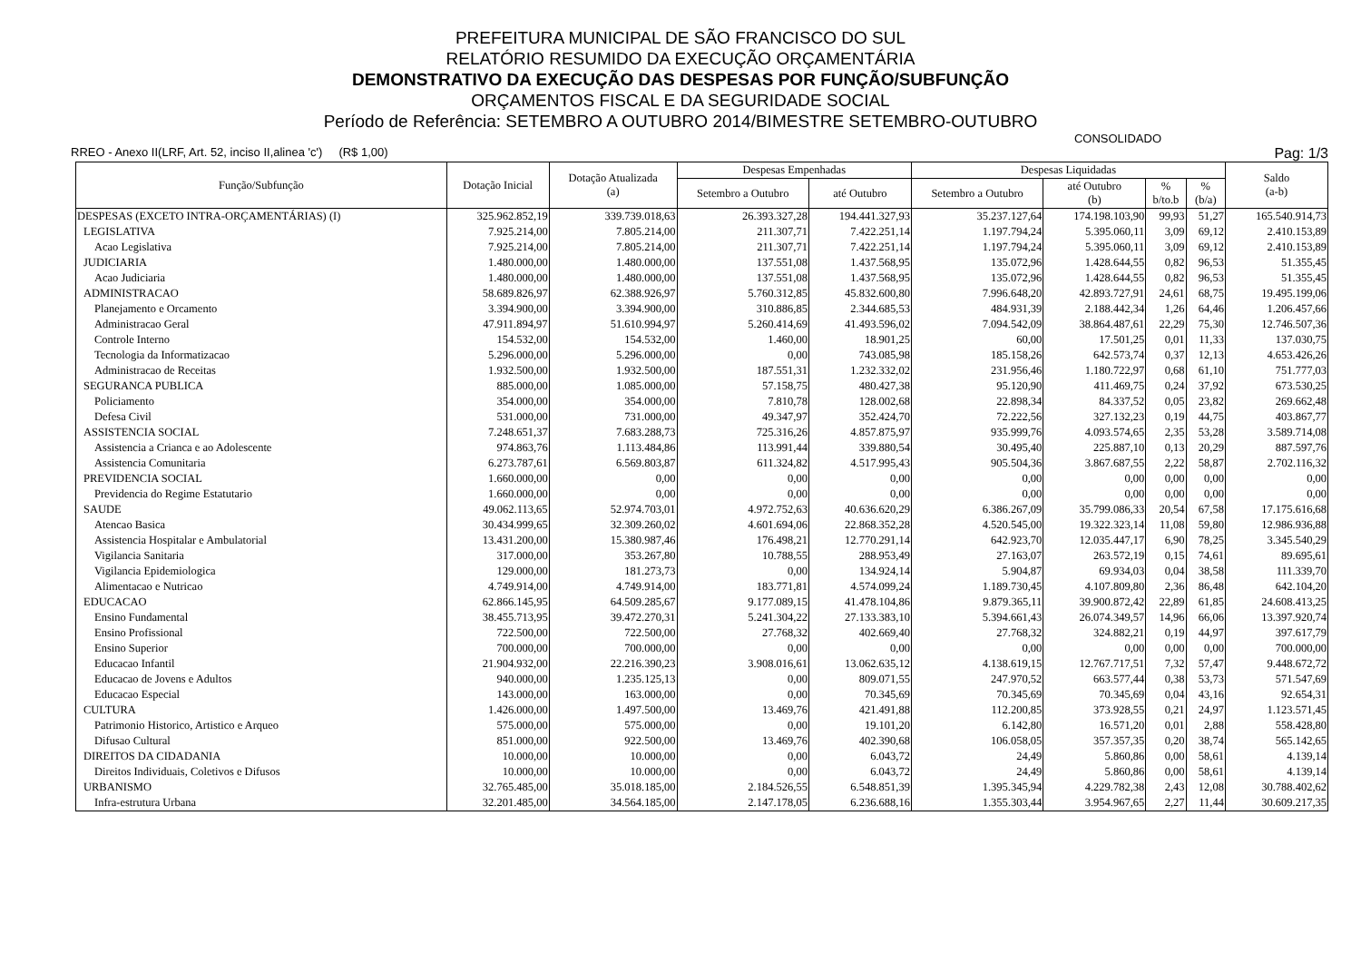PREFEITURA MUNICIPAL DE SÃO FRANCISCO DO SUL
RELATÓRIO RESUMIDO DA EXECUÇÃO ORÇAMENTÁRIA
DEMONSTRATIVO DA EXECUÇÃO DAS DESPESAS POR FUNÇÃO/SUBFUNÇÃO
ORÇAMENTOS FISCAL E DA SEGURIDADE SOCIAL
Período de Referência: SETEMBRO A OUTUBRO 2014/BIMESTRE SETEMBRO-OUTUBRO
CONSOLIDADO
RREO - Anexo II(LRF, Art. 52, inciso II,alinea 'c') (R$ 1,00) Pag: 1/3
| Função/Subfunção | Dotação Inicial | Dotação Atualizada (a) | Despesas Empenhadas | | Despesas Liquidadas | | | | Saldo (a-b) |
| --- | --- | --- | --- | --- | --- | --- | --- | --- | --- |
| | | | Setembro a Outubro | até Outubro | Setembro a Outubro | até Outubro (b) | % b/to.b | % (b/a) | |
| DESPESAS (EXCETO INTRA-ORÇAMENTÁRIAS) (I) | 325.962.852,19 | 339.739.018,63 | 26.393.327,28 | 194.441.327,93 | 35.237.127,64 | 174.198.103,90 | 99,93 | 51,27 | 165.540.914,73 |
| LEGISLATIVA | 7.925.214,00 | 7.805.214,00 | 211.307,71 | 7.422.251,14 | 1.197.794,24 | 5.395.060,11 | 3,09 | 69,12 | 2.410.153,89 |
| Acao Legislativa | 7.925.214,00 | 7.805.214,00 | 211.307,71 | 7.422.251,14 | 1.197.794,24 | 5.395.060,11 | 3,09 | 69,12 | 2.410.153,89 |
| JUDICIARIA | 1.480.000,00 | 1.480.000,00 | 137.551,08 | 1.437.568,95 | 135.072,96 | 1.428.644,55 | 0,82 | 96,53 | 51.355,45 |
| Acao Judiciaria | 1.480.000,00 | 1.480.000,00 | 137.551,08 | 1.437.568,95 | 135.072,96 | 1.428.644,55 | 0,82 | 96,53 | 51.355,45 |
| ADMINISTRACAO | 58.689.826,97 | 62.388.926,97 | 5.760.312,85 | 45.832.600,80 | 7.996.648,20 | 42.893.727,91 | 24,61 | 68,75 | 19.495.199,06 |
| Planejamento e Orcamento | 3.394.900,00 | 3.394.900,00 | 310.886,85 | 2.344.685,53 | 484.931,39 | 2.188.442,34 | 1,26 | 64,46 | 1.206.457,66 |
| Administracao Geral | 47.911.894,97 | 51.610.994,97 | 5.260.414,69 | 41.493.596,02 | 7.094.542,09 | 38.864.487,61 | 22,29 | 75,30 | 12.746.507,36 |
| Controle Interno | 154.532,00 | 154.532,00 | 1.460,00 | 18.901,25 | 60,00 | 17.501,25 | 0,01 | 11,33 | 137.030,75 |
| Tecnologia da Informatizacao | 5.296.000,00 | 5.296.000,00 | 0,00 | 743.085,98 | 185.158,26 | 642.573,74 | 0,37 | 12,13 | 4.653.426,26 |
| Administracao de Receitas | 1.932.500,00 | 1.932.500,00 | 187.551,31 | 1.232.332,02 | 231.956,46 | 1.180.722,97 | 0,68 | 61,10 | 751.777,03 |
| SEGURANCA PUBLICA | 885.000,00 | 1.085.000,00 | 57.158,75 | 480.427,38 | 95.120,90 | 411.469,75 | 0,24 | 37,92 | 673.530,25 |
| Policiamento | 354.000,00 | 354.000,00 | 7.810,78 | 128.002,68 | 22.898,34 | 84.337,52 | 0,05 | 23,82 | 269.662,48 |
| Defesa Civil | 531.000,00 | 731.000,00 | 49.347,97 | 352.424,70 | 72.222,56 | 327.132,23 | 0,19 | 44,75 | 403.867,77 |
| ASSISTENCIA SOCIAL | 7.248.651,37 | 7.683.288,73 | 725.316,26 | 4.857.875,97 | 935.999,76 | 4.093.574,65 | 2,35 | 53,28 | 3.589.714,08 |
| Assistencia a Crianca e ao Adolescente | 974.863,76 | 1.113.484,86 | 113.991,44 | 339.880,54 | 30.495,40 | 225.887,10 | 0,13 | 20,29 | 887.597,76 |
| Assistencia Comunitaria | 6.273.787,61 | 6.569.803,87 | 611.324,82 | 4.517.995,43 | 905.504,36 | 3.867.687,55 | 2,22 | 58,87 | 2.702.116,32 |
| PREVIDENCIA SOCIAL | 1.660.000,00 | 0,00 | 0,00 | 0,00 | 0,00 | 0,00 | 0,00 | 0,00 | 0,00 |
| Previdencia do Regime Estatutario | 1.660.000,00 | 0,00 | 0,00 | 0,00 | 0,00 | 0,00 | 0,00 | 0,00 | 0,00 |
| SAUDE | 49.062.113,65 | 52.974.703,01 | 4.972.752,63 | 40.636.620,29 | 6.386.267,09 | 35.799.086,33 | 20,54 | 67,58 | 17.175.616,68 |
| Atencao Basica | 30.434.999,65 | 32.309.260,02 | 4.601.694,06 | 22.868.352,28 | 4.520.545,00 | 19.322.323,14 | 11,08 | 59,80 | 12.986.936,88 |
| Assistencia Hospitalar e Ambulatorial | 13.431.200,00 | 15.380.987,46 | 176.498,21 | 12.770.291,14 | 642.923,70 | 12.035.447,17 | 6,90 | 78,25 | 3.345.540,29 |
| Vigilancia Sanitaria | 317.000,00 | 353.267,80 | 10.788,55 | 288.953,49 | 27.163,07 | 263.572,19 | 0,15 | 74,61 | 89.695,61 |
| Vigilancia Epidemiologica | 129.000,00 | 181.273,73 | 0,00 | 134.924,14 | 5.904,87 | 69.934,03 | 0,04 | 38,58 | 111.339,70 |
| Alimentacao e Nutricao | 4.749.914,00 | 4.749.914,00 | 183.771,81 | 4.574.099,24 | 1.189.730,45 | 4.107.809,80 | 2,36 | 86,48 | 642.104,20 |
| EDUCACAO | 62.866.145,95 | 64.509.285,67 | 9.177.089,15 | 41.478.104,86 | 9.879.365,11 | 39.900.872,42 | 22,89 | 61,85 | 24.608.413,25 |
| Ensino Fundamental | 38.455.713,95 | 39.472.270,31 | 5.241.304,22 | 27.133.383,10 | 5.394.661,43 | 26.074.349,57 | 14,96 | 66,06 | 13.397.920,74 |
| Ensino Profissional | 722.500,00 | 722.500,00 | 27.768,32 | 402.669,40 | 27.768,32 | 324.882,21 | 0,19 | 44,97 | 397.617,79 |
| Ensino Superior | 700.000,00 | 700.000,00 | 0,00 | 0,00 | 0,00 | 0,00 | 0,00 | 0,00 | 700.000,00 |
| Educacao Infantil | 21.904.932,00 | 22.216.390,23 | 3.908.016,61 | 13.062.635,12 | 4.138.619,15 | 12.767.717,51 | 7,32 | 57,47 | 9.448.672,72 |
| Educacao de Jovens e Adultos | 940.000,00 | 1.235.125,13 | 0,00 | 809.071,55 | 247.970,52 | 663.577,44 | 0,38 | 53,73 | 571.547,69 |
| Educacao Especial | 143.000,00 | 163.000,00 | 0,00 | 70.345,69 | 70.345,69 | 70.345,69 | 0,04 | 43,16 | 92.654,31 |
| CULTURA | 1.426.000,00 | 1.497.500,00 | 13.469,76 | 421.491,88 | 112.200,85 | 373.928,55 | 0,21 | 24,97 | 1.123.571,45 |
| Patrimonio Historico, Artistico e Arqueo | 575.000,00 | 575.000,00 | 0,00 | 19.101,20 | 6.142,80 | 16.571,20 | 0,01 | 2,88 | 558.428,80 |
| Difusao Cultural | 851.000,00 | 922.500,00 | 13.469,76 | 402.390,68 | 106.058,05 | 357.357,35 | 0,20 | 38,74 | 565.142,65 |
| DIREITOS DA CIDADANIA | 10.000,00 | 10.000,00 | 0,00 | 6.043,72 | 24,49 | 5.860,86 | 0,00 | 58,61 | 4.139,14 |
| Direitos Individuais, Coletivos e Difusos | 10.000,00 | 10.000,00 | 0,00 | 6.043,72 | 24,49 | 5.860,86 | 0,00 | 58,61 | 4.139,14 |
| URBANISMO | 32.765.485,00 | 35.018.185,00 | 2.184.526,55 | 6.548.851,39 | 1.395.345,94 | 4.229.782,38 | 2,43 | 12,08 | 30.788.402,62 |
| Infra-estrutura Urbana | 32.201.485,00 | 34.564.185,00 | 2.147.178,05 | 6.236.688,16 | 1.355.303,44 | 3.954.967,65 | 2,27 | 11,44 | 30.609.217,35 |